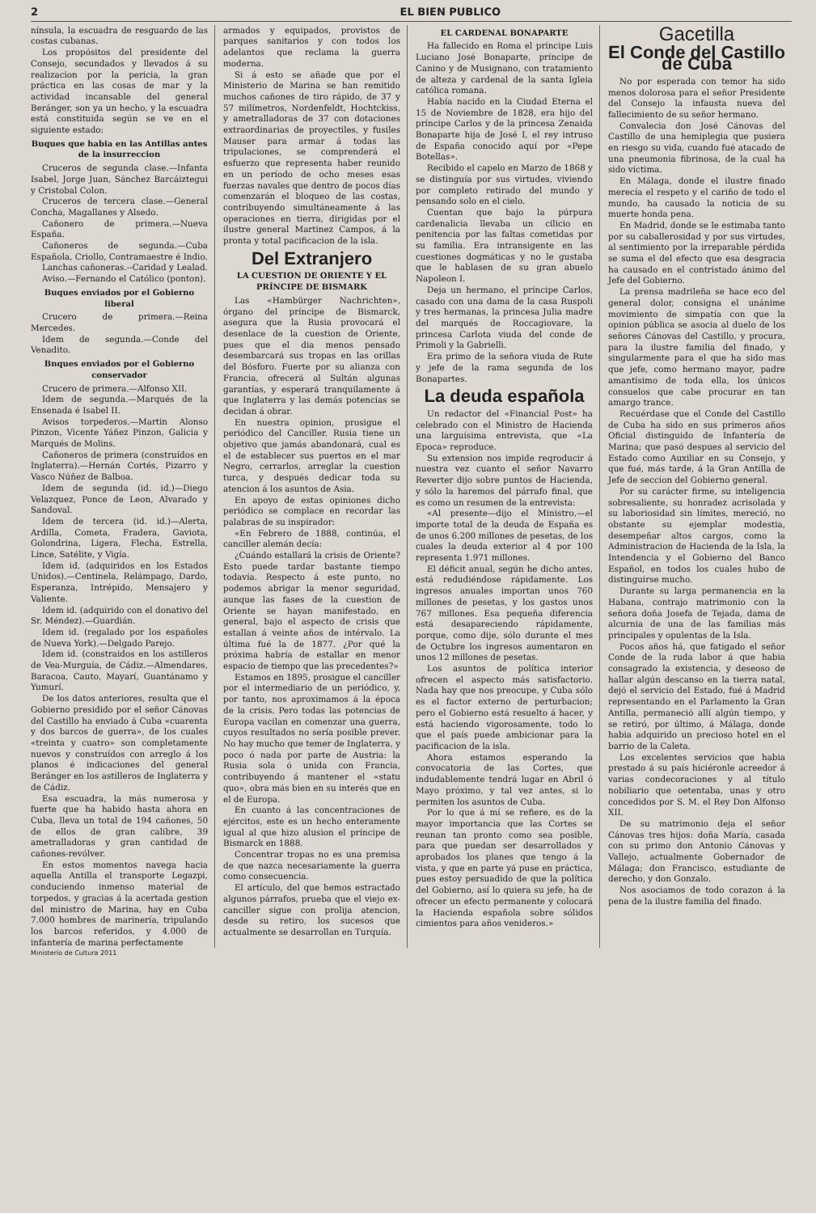2 EL BIEN PUBLICO
nínsula, la escuadra de resguardo de las costas cubanas.
Los propósitos del presidente del Consejo, secundados y llevados á su realizacion por la pericia, la gran práctica en las cosas de mar y la actividad incansable del general Beránger, son ya un hecho, y la escuadra está constituida según se ve en el siguiente estado:
Buques que habia en las Antillas antes de la insurreccion
Cruceros de segunda clase.—Infanta Isabel, Jorge Juan, Sánchez Barcáiztegui y Cristobal Colon.
Cruceros de tercera clase.—General Concha, Magallanes y Alsedo.
Cañonero de primera.—Nueva España.
Cañoneros de segunda.—Cuba Española, Criollo, Contramaestre é Indio.
Lanchas cañoneras.--Caridad y Lealad.
Aviso.—Fernando el Católico (ponton).
Buques enviados por el Gobierno liberal
Crucero de primera.—Reina Mercedes.
Idem de segunda.—Conde del Venadito.
Bnques enviados por el Gobierno conservador
Crucero de primera.—Alfonso XII.
Idem de segunda.—Marqués de la Ensenada é Isabel II.
Avisos torpederos.—Martin Alonso Pinzon, Vicente Yáñez Pinzon, Galicia y Marqués de Molins.
Cañoneros de primera (construídos en Inglaterra).—Hernán Cortés, Pizarro y Vasco Núñez de Balboa.
Idem de segunda (id. id.)—Diego Velazquez, Ponce de Leon, Alvarado y Sandoval.
Idem de tercera (id. id.)—Alerta, Ardilla, Cometa, Fradera, Gaviota, Golondrina, Ligera, Flecha, Estrella, Lince, Satélite, y Vigía.
Idem id. (adquiridos en los Estados Unidos).—Centinela, Relámpago, Dardo, Esperanza, Intrépido, Mensajero y Valiente.
Idem id. (adquirido con el donativo del Sr. Méndez).—Guardián.
Idem id. (regalado por los españoles de Nueva York).—Delgado Parejo.
Idem id. (constraidos en los astilleros de Vea-Murguía, de Cádiz.—Almendares, Baracoa, Cauto, Mayarí, Guantánamo y Yumurí.
De los datos anteriores, resulta que el Gobierno presidido por el señor Cánovas del Castillo ha enviado á Cuba «cuarenta y dos barcos de guerra», de los cuales «treinta y cuatro» son completamente nuevos y construídos con arreglo á los planos é indicaciones del general Beránger en los astilleros de Inglaterra y de Cádiz.
Esa escuadra, la más numerosa y fuerte que ha habido hasta ahora en Cuba, lleva un total de 194 cañones, 50 de ellos de gran calibre, 39 ametralladoras y gran cantidad de cañones-revólver.
En estos momentos navega hacia aquella Antilla el transporte Legazpi, conduciendo inmenso material de torpedos, y gracias á la acertada gestion del ministro de Marina, hay en Cuba 7.000 hombres de marinería, tripulando los barcos referidos, y 4.000 de infantería de marina perfectamente
armados y equipados, provistos de parques sanitarios y con todos los adelantos que reclama la guerra moderna.
Si á esto se añade que por el Ministerio de Marina se han remitido muchos cañones de tiro rápido, de 37 y 57 milímetros, Nordenfeldt, Hochtckiss, y ametralladoras de 37 con dotaciones extraordinarias de proyectiles, y fusiles Mauser para armar á todas las tripulaciones, se comprenderá el esfuerzo que representa haber reunido en un período de ocho meses esas fuerzas navales que dentro de pocos días comenzarán el bloqueo de las costas, contribuyendo simultáneamente á las operaciones en tierra, dirigidas por el ilustre general Martinez Campos, á la pronta y total pacificacion de la isla.
Del Extranjero
LA CUESTION DE ORIENTE Y EL PRÍNCIPE DE BISMARK
Las «Hambürger Nachrichten», órgano del príncipe de Bismarck, asegura que la Rusia provocará el desenlace de la cuestion de Oriente, pues que el dia menos pensado desembarcará sus tropas en las orillas del Bósforo. Fuerte por su alianza con Francia, ofrecerá al Sultán algunas garantías, y esperará tranquilamente á que Inglaterra y las demás potencias se decidan á obrar.
En nuestra opinion, prosigue el periódico del Canciller. Rusia tiene un objetivo que jamás abandonará, cual es el de establecer sus puertos en el mar Negro, cerrarlos, arreglar la cuestion turca, y después dedicar toda su atencion á los asuntos de Asia.
En apoyo de estas opiniones dicho periódico se complace en recordar las palabras de su inspirador:
«En Febrero de 1888, continúa, el canciller alemán decía:
¿Cuándo estallará la crisis de Oriente? Esto puede tardar bastante tiempo todavía. Respecto á este punto, no podemos abrigar la menor seguridad, aunque las fases de la cuestion de Oriente se hayan manifestado, en general, bajo el aspecto de crisis que estallan á veinte años de intérvalo. La última fué la de 1877. ¿Por qué la próxima habría de estallar en menor espacio de tiempo que las precedentes?»
Estamos en 1895, prosigue el canciller por el intermediario de un periódico, y, por tanto, nos aproximamos á la época de la crisis. Pero todas las potencias de Europa vacilan en comenzar una guerra, cuyos resultados no sería posible prever. No hay mucho que temer de Inglaterra, y poco ó nada por parte de Austria: la Rusia sola ó unida con Francia, contribuyendo á mantener el «statu quo», obra más bien en su interés que en el de Europa.
En cuanto á las concentraciones de ejércitos, este es un hecho enteramente igual al que hizo alusion el príncipe de Bismarck en 1888.
Concentrar tropas no es una premisa de que nazca necesariamente la guerra como consecuencia.
El artículo, del que hemos estractado algunos párrafos, prueba que el viejo ex-canciller sigue con prolija atencion, desde su retiro, los sucesos que actualmente se desarrollan en Turquía.
EL CARDENAL BONAPARTE
Ha fallecido en Roma el príncipe Luis Luciano José Bonaparte, príncipe de Canino y de Musignano, con tratamiento de alteza y cardenal de la santa Igleia católica romana.
Había nacido en la Ciudad Eterna el 15 de Noviembre de 1828, era hijo del príncipe Carlos y de la princesa Zenaida Bonaparte hija de José I, el rey intruso de España conocido aquí por «Pepe Botellas».
Recibido el capelo en Marzo de 1868 y se distinguía por sus virtudes, viviendo por completo retirado del mundo y pensando solo en el cielo.
Cuentan que bajo la púrpura cardenalicia llevaba un cilicio en penitencia por las faltas cometidas por su familia. Era intransigente en las cuestiones dogmáticas y no le gustaba que le hablasen de su gran abuelo Napoleon I.
Deja un hermano, el príncipe Carlos, casado con una dama de la casa Ruspoli y tres hermanas, la princesa Julia madre del marqués de Roccagiovare, la princesa Carlota viuda del conde de Primoli y la Gabrielli.
Era primo de la señora viuda de Rute y jefe de la rama segunda de los Bonapartes.
La deuda española
Un redactor del «Financial Post» ha celebrado con el Ministro de Hacienda una larguísima entrevista, que «La Epoca» reproduce.
Su extension nos impide reqroducir á nuestra vez cuanto el señor Navarro Reverter dijo sobre puntos de Hacienda, y sólo la haremos del párrafo final, que es como un resumen de la entrevista:
«Al presente—dijo el Ministro,—el importe total de la deuda de España es de unos 6.200 millones de pesetas, de los cuales la deuda exterior al 4 por 100 representa 1.971 millones.
El déficit anual, según he dicho antes, está redudiéndose rápidamente. Los ingresos anuales importan unos 760 millones de pesetas, y los gastos unos 767 millones. Esa pequeña diferencia está desapareciendo rápidamente, porque, como dije, sólo durante el mes de Octubre los ingresos aumentaron en unos 12 millones de pesetas.
Los asuntos de política interior ofrecen el aspecto más satisfactorio. Nada hay que nos preocupe, y Cuba sólo es el factor externo de perturbacion; pero el Gobierno está resuelto á hacer, y está haciendo vigorosamente, todo lo que el país puede ambicionar para la pacificacion de la isla.
Ahora estamos esperando la convocatoria de las Cortes, que indudablemente tendrá lugar en Abril ó Mayo próximo, y tal vez antes, si lo permiten los asuntos de Cuba.
Por lo que á mí se refiere, es de la mayor importancia que las Cortes se reunan tan pronto como sea posible, para que puedan ser desarrollados y aprobados los planes que tengo á la vista, y que en parte yá puse en práctica, pues estoy persuadido de que la política del Gobierno, así lo quiera su jefe, ha de ofrecer un efecto permanente y colocará la Hacienda española sobre sólidos cimientos para años venideros.»
Gacetilla
El Conde del Castillo de Cuba
No por esperada con temor ha sido menos dolorosa para el señor Presidente del Consejo la infausta nueva del fallecimiento de su señor hermano.
Convalecia don José Cánovas del Castillo de una hemiplegia que pusiera en riesgo su vida, cuando fué atacado de una pneumonia fibrinosa, de la cual ha sido víctima.
En Málaga, donde el ilustre finado merecía el respeto y el cariño de todo el mundo, ha causado la noticia de su muerte honda pena.
En Madrid, donde se le estimaba tanto por su caballerosidad y por sus virtudes, al sentimiento por la irreparable pérdida se suma el del efecto que esa desgracia ha causado en el contristado ánimo del Jefe del Gobierno.
La prensa madrileña se hace eco del general dolor, consigna el unánime movimiento de simpatía con que la opinion pública se asocia al duelo de los señores Cánovas del Castillo, y procura, para la ilustre familia del finado, y singularmente para el que ha sido mas que jefe, como hermano mayor, padre amantísimo de toda ella, los únicos consuelos que cabe procurar en tan amargo trance.
Recuérdase que el Conde del Castillo de Cuba ha sido en sus primeros años Oficial distinguido de Infantería de Marina; que pasó despues al servicio del Estado como Auxiliar en su Consejo, y que fué, más tarde, á la Gran Antilla de Jefe de seccion del Gobierno general.
Por su carácter firme, su inteligencia sobresaliente, su honradez acrisolada y su laboriosidad sin límites, mereció, no obstante su ejemplar modestia, desempeñar altos cargos, como la Administracion de Hacienda de la Isla, la Intendencia y el Gobierno del Banco Español, en todos los cuales hubo de distinguirse mucho.
Durante su larga permanencia en la Habana, contrajo matrimonio con la señora doña Josefa de Tejada, dama de alcurnia de una de las familias más principales y opulentas de la Isla.
Pocos años há, que fatigado el señor Conde de la ruda labor á que habia consagrado la existencia, y deseoso de hallar algún descanso en la tierra natal, dejó el servicio del Estado, fué á Madrid representando en el Parlamento la Gran Antilla, permaneció allí algún tiempo, y se retiró, por último, á Málaga, donde habia adquirido un precioso hotel en el barrio de la Caleta.
Los excelentes servicios que habia prestado á su país hiciéronle acreedor á varias condecoraciones y al título nobiliario que oetentaba, unas y otro concedidos por S. M. el Rey Don Alfonso XII.
De su matrimonio deja el señor Cánovas tres hijos: doña María, casada con su primo don Antonio Cánovas y Vallejo, actualmente Gobernador de Málaga; don Francisco, estudiante de derecho, y don Gonzalo.
Nos asociamos de todo corazon á la pena de la ilustre familia del finado.
Ministerio de Cultura 2011